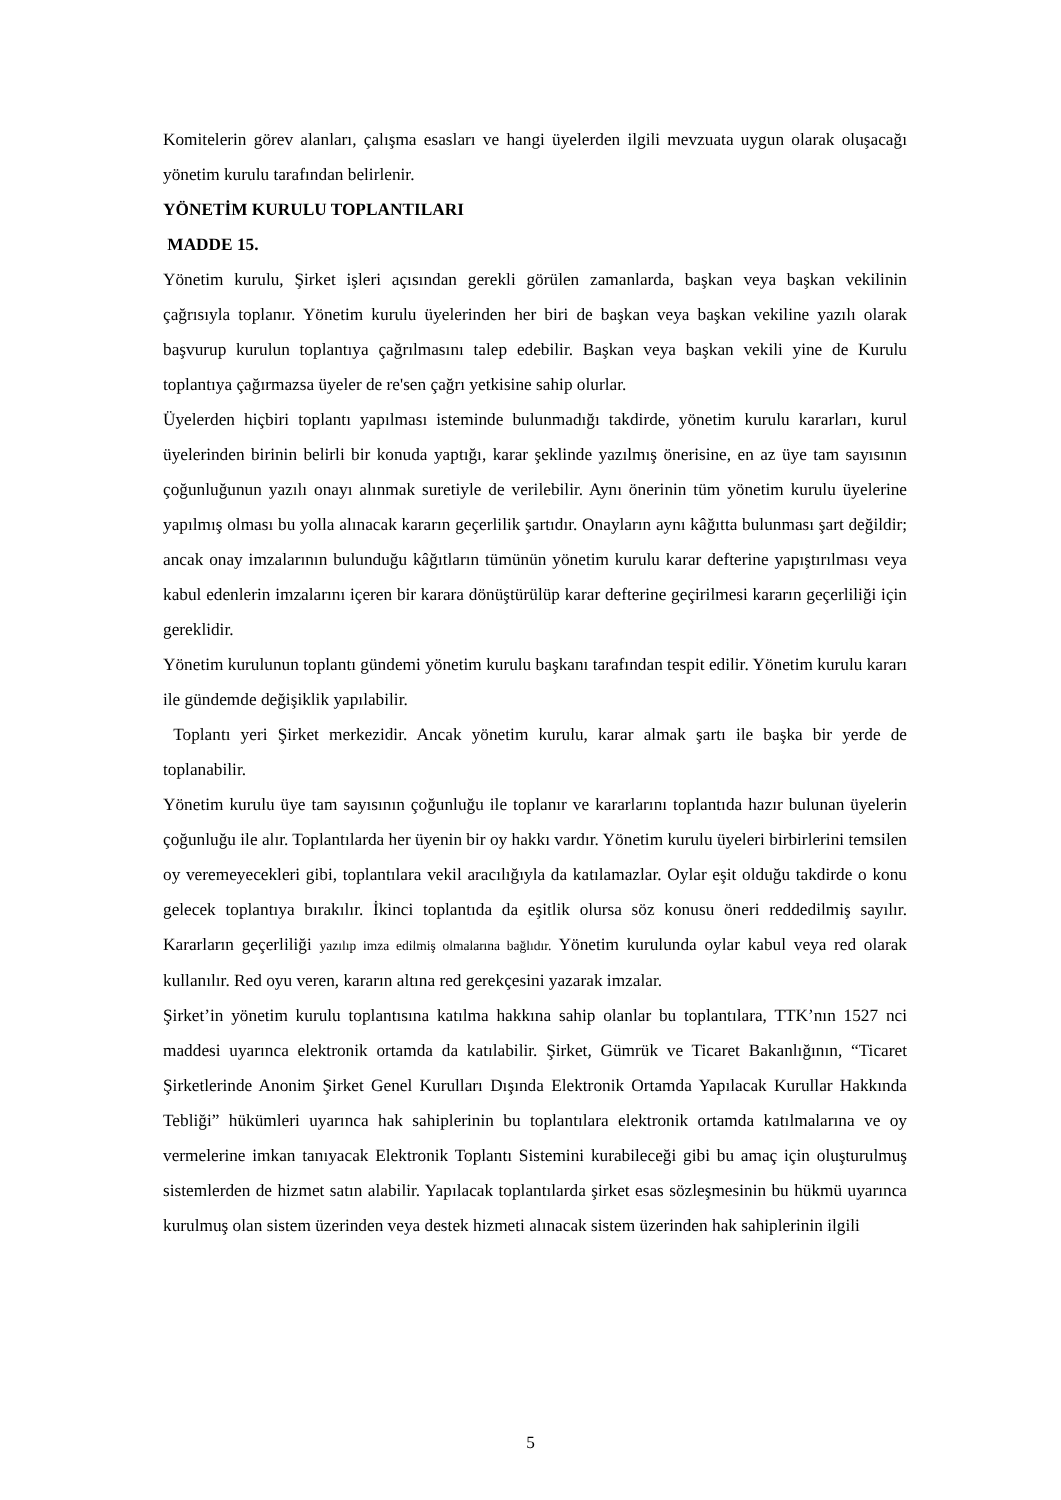Komitelerin görev alanları, çalışma esasları ve hangi üyelerden ilgili mevzuata uygun olarak oluşacağı yönetim kurulu tarafından belirlenir.
YÖNETİM KURULU TOPLANTILARI
MADDE 15.
Yönetim kurulu, Şirket işleri açısından gerekli görülen zamanlarda, başkan veya başkan vekilinin çağrısıyla toplanır. Yönetim kurulu üyelerinden her biri de başkan veya başkan vekiline yazılı olarak başvurup kurulun toplantıya çağrılmasını talep edebilir. Başkan veya başkan vekili yine de Kurulu toplantıya çağırmazsa üyeler de re'sen çağrı yetkisine sahip olurlar.
Üyelerden hiçbiri toplantı yapılması isteminde bulunmadığı takdirde, yönetim kurulu kararları, kurul üyelerinden birinin belirli bir konuda yaptığı, karar şeklinde yazılmış önerisine, en az üye tam sayısının çoğunluğunun yazılı onayı alınmak suretiyle de verilebilir. Aynı önerinin tüm yönetim kurulu üyelerine yapılmış olması bu yolla alınacak kararın geçerlilik şartıdır. Onayların aynı kâğıtta bulunması şart değildir; ancak onay imzalarının bulunduğu kâğıtların tümünün yönetim kurulu karar defterine yapıştırılması veya kabul edenlerin imzalarını içeren bir karara dönüştürülüp karar defterine geçirilmesi kararın geçerliliği için gereklidir.
Yönetim kurulunun toplantı gündemi yönetim kurulu başkanı tarafından tespit edilir. Yönetim kurulu kararı ile gündemde değişiklik yapılabilir.
Toplantı yeri Şirket merkezidir. Ancak yönetim kurulu, karar almak şartı ile başka bir yerde de toplanabilir.
Yönetim kurulu üye tam sayısının çoğunluğu ile toplanır ve kararlarını toplantıda hazır bulunan üyelerin çoğunluğu ile alır. Toplantılarda her üyenin bir oy hakkı vardır. Yönetim kurulu üyeleri birbirlerini temsilen oy veremeyecekleri gibi, toplantılara vekil aracılığıyla da katılamazlar. Oylar eşit olduğu takdirde o konu gelecek toplantıya bırakılır. İkinci toplantıda da eşitlik olursa söz konusu öneri reddedilmiş sayılır. Kararların geçerliliği yazılıp imza edilmiş olmalarına bağlıdır. Yönetim kurulunda oylar kabul veya red olarak kullanılır. Red oyu veren, kararın altına red gerekçesini yazarak imzalar.
Şirket’in yönetim kurulu toplantısına katılma hakkına sahip olanlar bu toplantılara, TTK’nın 1527 nci maddesi uyarınca elektronik ortamda da katılabilir. Şirket, Gümrük ve Ticaret Bakanlığının, “Ticaret Şirketlerinde Anonim Şirket Genel Kurulları Dışında Elektronik Ortamda Yapılacak Kurullar Hakkında Tebliği” hükümleri uyarınca hak sahiplerinin bu toplantılara elektronik ortamda katılmalarına ve oy vermelerine imkan tanıyacak Elektronik Toplantı Sistemini kurabileceği gibi bu amaç için oluşturulmuş sistemlerden de hizmet satın alabilir. Yapılacak toplantılarda şirket esas sözleşmesinin bu hükmü uyarınca kurulmuş olan sistem üzerinden veya destek hizmeti alınacak sistem üzerinden hak sahiplerinin ilgili
5